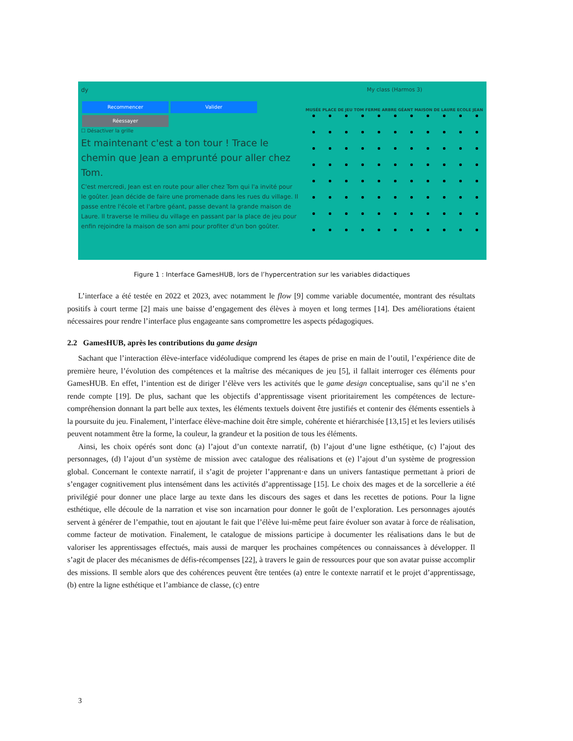dy
Recommencer Valider
Réessayer
☐ Désactiver la grille
Et maintenant c'est a ton tour ! Trace le chemin que Jean a emprunté pour aller chez Tom.
C'est mercredi, Jean est en route pour aller chez Tom qui l'a invité pour le goûter. Jean décide de faire une promenade dans les rues du village. Il passe entre l'école et l'arbre géant, passe devant la grande maison de Laure. Il traverse le milieu du village en passant par la place de jeu pour enfin rejoindre la maison de son ami pour profiter d'un bon goûter.
My class (Harmos 3)
MUSÉE PLACE DE JEU TOM FERME ARBRE GÉANT MAISON DE LAURE ECOLE JEAN
Figure 1 : Interface GamesHUB, lors de l’hypercentration sur les variables didactiques
L’interface a été testée en 2022 et 2023, avec notamment le flow [9] comme variable documentée, montrant des résultats positifs à court terme [2] mais une baisse d’engagement des élèves à moyen et long termes [14]. Des améliorations étaient nécessaires pour rendre l’interface plus engageante sans compromettre les aspects pédagogiques.
2.2 GamesHUB, après les contributions du game design
Sachant que l’interaction élève-interface vidéoludique comprend les étapes de prise en main de l’outil, l’expérience dite de première heure, l’évolution des compétences et la maîtrise des mécaniques de jeu [5], il fallait interroger ces éléments pour GamesHUB. En effet, l’intention est de diriger l’élève vers les activités que le game design conceptualise, sans qu’il ne s’en rende compte [19]. De plus, sachant que les objectifs d’apprentissage visent prioritairement les compétences de lecture-compréhension donnant la part belle aux textes, les éléments textuels doivent être justifiés et contenir des éléments essentiels à la poursuite du jeu. Finalement, l’interface élève-machine doit être simple, cohérente et hiérarchisée [13,15] et les leviers utilisés peuvent notamment être la forme, la couleur, la grandeur et la position de tous les éléments.
Ainsi, les choix opérés sont donc (a) l’ajout d’un contexte narratif, (b) l’ajout d’une ligne esthétique, (c) l’ajout des personnages, (d) l’ajout d’un système de mission avec catalogue des réalisations et (e) l’ajout d’un système de progression global. Concernant le contexte narratif, il s’agit de projeter l’apprenant·e dans un univers fantastique permettant à priori de s’engager cognitivement plus intensément dans les activités d’apprentissage [15]. Le choix des mages et de la sorcellerie a été privilégié pour donner une place large au texte dans les discours des sages et dans les recettes de potions. Pour la ligne esthétique, elle découle de la narration et vise son incarnation pour donner le goût de l’exploration. Les personnages ajoutés servent à générer de l’empathie, tout en ajoutant le fait que l’élève lui-même peut faire évoluer son avatar à force de réalisation, comme facteur de motivation. Finalement, le catalogue de missions participe à documenter les réalisations dans le but de valoriser les apprentissages effectués, mais aussi de marquer les prochaines compétences ou connaissances à développer. Il s’agit de placer des mécanismes de défis-récompenses [22], à travers le gain de ressources pour que son avatar puisse accomplir des missions. Il semble alors que des cohérences peuvent être tentées (a) entre le contexte narratif et le projet d’apprentissage, (b) entre la ligne esthétique et l’ambiance de classe, (c) entre
3